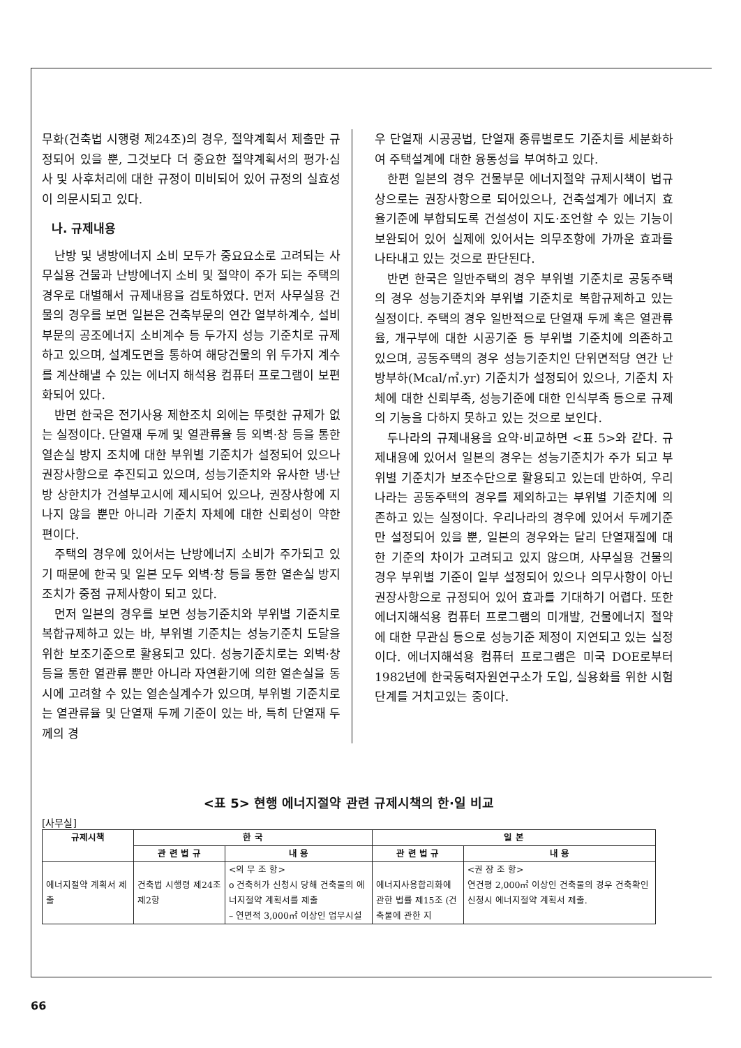무화(건축법 시행령 제24조)의 경우, 절약계획서 제출만 규정되어 있을 뿐, 그것보다 더 중요한 절약계획서의 평가·심사 및 사후처리에 대한 규정이 미비되어 있어 규정의 실효성이 의문시되고 있다.
나. 규제내용
난방 및 냉방에너지 소비 모두가 중요요소로 고려되는 사무실용 건물과 난방에너지 소비 및 절약이 주가 되는 주택의 경우로 대별해서 규제내용을 검토하였다. 먼저 사무실용 건물의 경우를 보면 일본은 건축부문의 연간 열부하계수, 설비부문의 공조에너지 소비계수 등 두가지 성능 기준치로 규제하고 있으며, 설계도면을 통하여 해당건물의 위 두가지 계수를 계산해낼 수 있는 에너지 해석용 컴퓨터 프로그램이 보편화되어 있다.
반면 한국은 전기사용 제한조치 외에는 뚜렷한 규제가 없는 실정이다. 단열재 두께 및 열관류율 등 외벽·창 등을 통한 열손실 방지 조치에 대한 부위별 기준치가 설정되어 있으나 권장사항으로 추진되고 있으며, 성능기준치와 유사한 냉·난방 상한치가 건설부고시에 제시되어 있으나, 권장사항에 지나지 않을 뿐만 아니라 기준치 자체에 대한 신뢰성이 약한 편이다.
주택의 경우에 있어서는 난방에너지 소비가 주가되고 있기 때문에 한국 및 일본 모두 외벽·창 등을 통한 열손실 방지조치가 중점 규제사항이 되고 있다.
먼저 일본의 경우를 보면 성능기준치와 부위별 기준치로 복합규제하고 있는 바, 부위별 기준치는 성능기준치 도달을 위한 보조기준으로 활용되고 있다. 성능기준치로는 외벽·창 등을 통한 열관류 뿐만 아니라 자연환기에 의한 열손실을 동시에 고려할 수 있는 열손실계수가 있으며, 부위별 기준치로는 열관류율 및 단열재 두께 기준이 있는 바, 특히 단열재 두께의 경
우 단열재 시공공법, 단열재 종류별로도 기준치를 세분화하여 주택설계에 대한 융통성을 부여하고 있다.
한편 일본의 경우 건물부문 에너지절약 규제시책이 법규상으로는 권장사항으로 되어있으나, 건축설계가 에너지 효율기준에 부합되도록 건설성이 지도·조언할 수 있는 기능이 보완되어 있어 실제에 있어서는 의무조항에 가까운 효과를 나타내고 있는 것으로 판단된다.
반면 한국은 일반주택의 경우 부위별 기준치로 공동주택의 경우 성능기준치와 부위별 기준치로 복합규제하고 있는 실정이다. 주택의 경우 일반적으로 단열재 두께 혹은 열관류율, 개구부에 대한 시공기준 등 부위별 기준치에 의존하고 있으며, 공동주택의 경우 성능기준치인 단위면적당 연간 난방부하(Mcal/㎡.yr) 기준치가 설정되어 있으나, 기준치 자체에 대한 신뢰부족, 성능기준에 대한 인식부족 등으로 규제의 기능을 다하지 못하고 있는 것으로 보인다.
두나라의 규제내용을 요약·비교하면 <표 5>와 같다. 규제내용에 있어서 일본의 경우는 성능기준치가 주가 되고 부위별 기준치가 보조수단으로 활용되고 있는데 반하여, 우리나라는 공동주택의 경우를 제외하고는 부위별 기준치에 의존하고 있는 실정이다. 우리나라의 경우에 있어서 두께기준만 설정되어 있을 뿐, 일본의 경우와는 달리 단열재질에 대한 기준의 차이가 고려되고 있지 않으며, 사무실용 건물의 경우 부위별 기준이 일부 설정되어 있으나 의무사항이 아닌 권장사항으로 규정되어 있어 효과를 기대하기 어렵다. 또한 에너지해석용 컴퓨터 프로그램의 미개발, 건물에너지 절약에 대한 무관심 등으로 성능기준 제정이 지연되고 있는 실정이다. 에너지해석용 컴퓨터 프로그램은 미국 DOE로부터 1982년에 한국동력자원연구소가 도입, 실용화를 위한 시험단계를 거치고있는 중이다.
<표 5> 현행 에너지절약 관련 규제시책의 한·일 비교
[사무실]
| 규제시책 | 한 국 | | 일 본 | |
| --- | --- | --- | --- | --- |
| | 관 련 법 규 | 내 용 | 관 련 법 규 | 내 용 |
| 에너지절약 계획서 제출 | 건축법 시행령 제24조 제2항 | <의 무 조 항> o 건축허가 신청시 당해 건축물의 에너지절약 계획서를 제출 – 연면적 3,000㎡ 이상인 업무시설 | 에너지사용합리화에 관한 법률 제15조 (건축물에 관한 지 | <권 장 조 항> 연건평 2,000㎡ 이상인 건축물의 경우 건축확인 신청시 에너지절약 계획서 제출. |
66